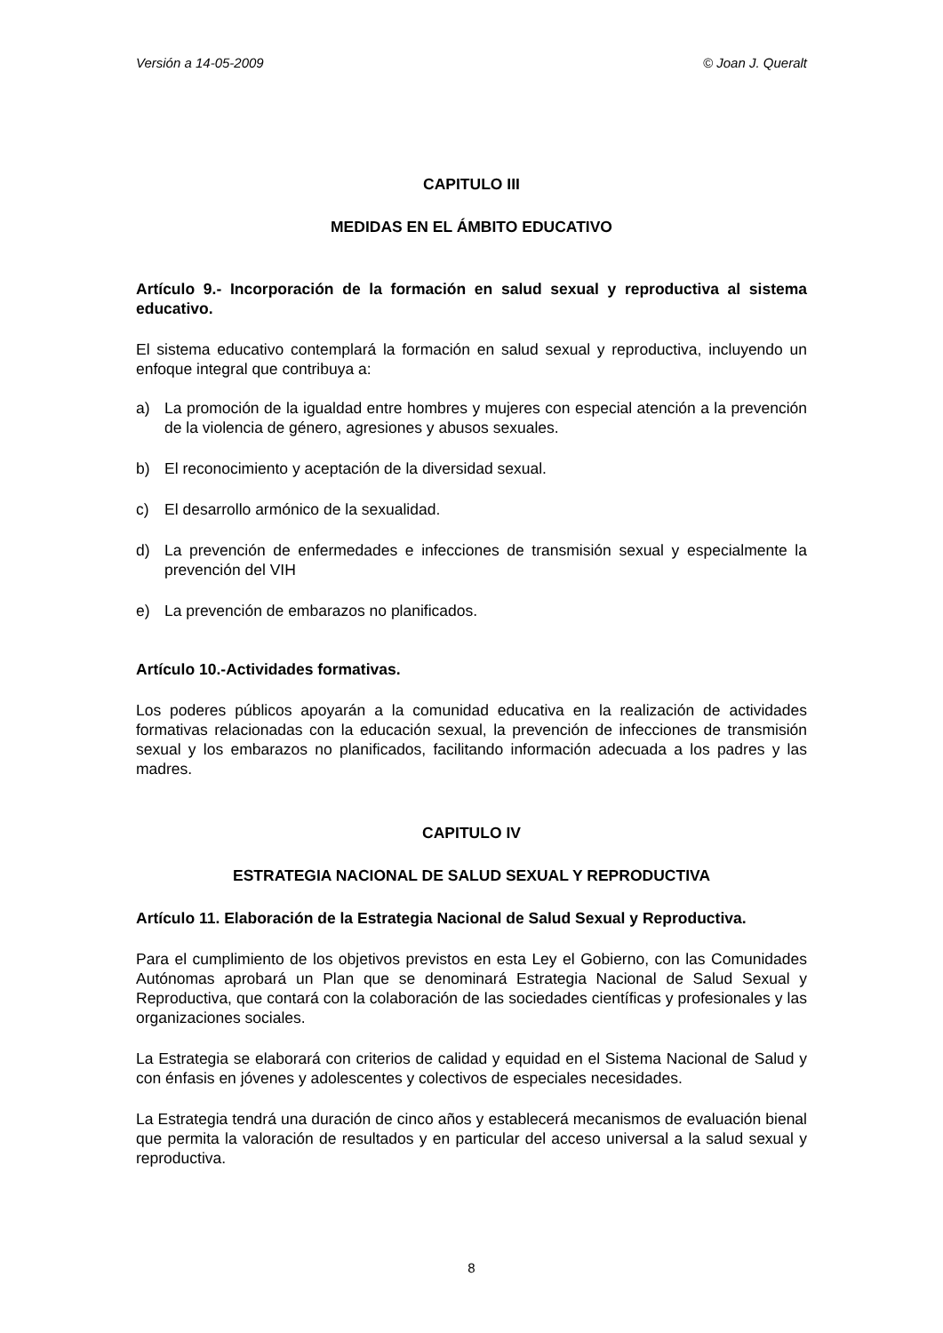Versión a 14-05-2009 © Joan J. Queralt
CAPITULO III
MEDIDAS EN EL ÁMBITO EDUCATIVO
Artículo 9.- Incorporación de la formación en salud sexual y reproductiva al sistema educativo.
El sistema educativo contemplará la formación en salud sexual y reproductiva, incluyendo un enfoque integral que contribuya a:
a) La promoción de la igualdad entre hombres y mujeres con especial atención a la prevención de la violencia de género, agresiones y abusos sexuales.
b) El reconocimiento y aceptación de la diversidad sexual.
c) El desarrollo armónico de la sexualidad.
d) La prevención de enfermedades e infecciones de transmisión sexual y especialmente la prevención del VIH
e) La prevención de embarazos no planificados.
Artículo 10.-Actividades formativas.
Los poderes públicos apoyarán a la comunidad educativa en la realización de actividades formativas relacionadas con la educación sexual, la prevención de infecciones de transmisión sexual y los embarazos no planificados, facilitando información adecuada a los padres y las madres.
CAPITULO IV
ESTRATEGIA NACIONAL DE SALUD SEXUAL Y REPRODUCTIVA
Artículo 11. Elaboración de la Estrategia Nacional de Salud Sexual y Reproductiva.
Para el cumplimiento de los objetivos previstos en esta Ley el Gobierno, con las Comunidades Autónomas aprobará un Plan que se denominará Estrategia Nacional de Salud Sexual y Reproductiva, que contará con la colaboración de las sociedades científicas y profesionales y las organizaciones sociales.
La Estrategia se elaborará con criterios de calidad y equidad en el Sistema Nacional de Salud y con énfasis en jóvenes y adolescentes y colectivos de especiales necesidades.
La Estrategia tendrá una duración de cinco años y establecerá mecanismos de evaluación bienal que permita la valoración de resultados y en particular del acceso universal a la salud sexual y reproductiva.
8